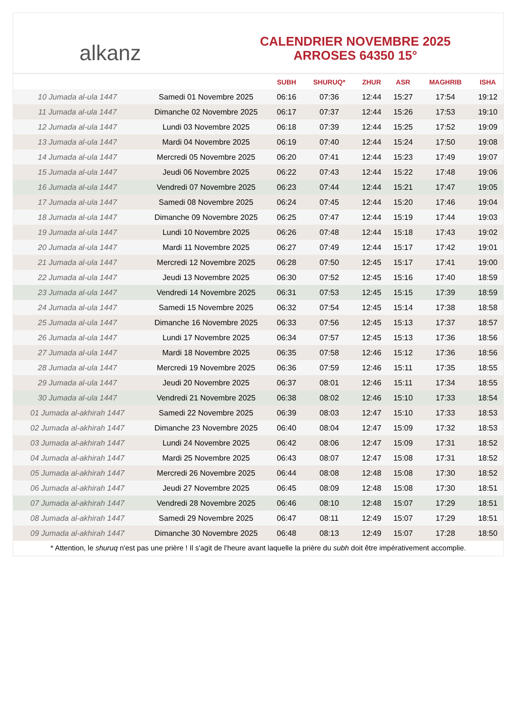alkanz
CALENDRIER NOVEMBRE 2025
ARROSES 64350 15°
| | | SUBH | SHURUQ* | ZHUR | ASR | MAGHRIB | ISHA |
| --- | --- | --- | --- | --- | --- | --- | --- |
| 10 Jumada al-ula 1447 | Samedi 01 Novembre 2025 | 06:16 | 07:36 | 12:44 | 15:27 | 17:54 | 19:12 |
| 11 Jumada al-ula 1447 | Dimanche 02 Novembre 2025 | 06:17 | 07:37 | 12:44 | 15:26 | 17:53 | 19:10 |
| 12 Jumada al-ula 1447 | Lundi 03 Novembre 2025 | 06:18 | 07:39 | 12:44 | 15:25 | 17:52 | 19:09 |
| 13 Jumada al-ula 1447 | Mardi 04 Novembre 2025 | 06:19 | 07:40 | 12:44 | 15:24 | 17:50 | 19:08 |
| 14 Jumada al-ula 1447 | Mercredi 05 Novembre 2025 | 06:20 | 07:41 | 12:44 | 15:23 | 17:49 | 19:07 |
| 15 Jumada al-ula 1447 | Jeudi 06 Novembre 2025 | 06:22 | 07:43 | 12:44 | 15:22 | 17:48 | 19:06 |
| 16 Jumada al-ula 1447 | Vendredi 07 Novembre 2025 | 06:23 | 07:44 | 12:44 | 15:21 | 17:47 | 19:05 |
| 17 Jumada al-ula 1447 | Samedi 08 Novembre 2025 | 06:24 | 07:45 | 12:44 | 15:20 | 17:46 | 19:04 |
| 18 Jumada al-ula 1447 | Dimanche 09 Novembre 2025 | 06:25 | 07:47 | 12:44 | 15:19 | 17:44 | 19:03 |
| 19 Jumada al-ula 1447 | Lundi 10 Novembre 2025 | 06:26 | 07:48 | 12:44 | 15:18 | 17:43 | 19:02 |
| 20 Jumada al-ula 1447 | Mardi 11 Novembre 2025 | 06:27 | 07:49 | 12:44 | 15:17 | 17:42 | 19:01 |
| 21 Jumada al-ula 1447 | Mercredi 12 Novembre 2025 | 06:28 | 07:50 | 12:45 | 15:17 | 17:41 | 19:00 |
| 22 Jumada al-ula 1447 | Jeudi 13 Novembre 2025 | 06:30 | 07:52 | 12:45 | 15:16 | 17:40 | 18:59 |
| 23 Jumada al-ula 1447 | Vendredi 14 Novembre 2025 | 06:31 | 07:53 | 12:45 | 15:15 | 17:39 | 18:59 |
| 24 Jumada al-ula 1447 | Samedi 15 Novembre 2025 | 06:32 | 07:54 | 12:45 | 15:14 | 17:38 | 18:58 |
| 25 Jumada al-ula 1447 | Dimanche 16 Novembre 2025 | 06:33 | 07:56 | 12:45 | 15:13 | 17:37 | 18:57 |
| 26 Jumada al-ula 1447 | Lundi 17 Novembre 2025 | 06:34 | 07:57 | 12:45 | 15:13 | 17:36 | 18:56 |
| 27 Jumada al-ula 1447 | Mardi 18 Novembre 2025 | 06:35 | 07:58 | 12:46 | 15:12 | 17:36 | 18:56 |
| 28 Jumada al-ula 1447 | Mercredi 19 Novembre 2025 | 06:36 | 07:59 | 12:46 | 15:11 | 17:35 | 18:55 |
| 29 Jumada al-ula 1447 | Jeudi 20 Novembre 2025 | 06:37 | 08:01 | 12:46 | 15:11 | 17:34 | 18:55 |
| 30 Jumada al-ula 1447 | Vendredi 21 Novembre 2025 | 06:38 | 08:02 | 12:46 | 15:10 | 17:33 | 18:54 |
| 01 Jumada al-akhirah 1447 | Samedi 22 Novembre 2025 | 06:39 | 08:03 | 12:47 | 15:10 | 17:33 | 18:53 |
| 02 Jumada al-akhirah 1447 | Dimanche 23 Novembre 2025 | 06:40 | 08:04 | 12:47 | 15:09 | 17:32 | 18:53 |
| 03 Jumada al-akhirah 1447 | Lundi 24 Novembre 2025 | 06:42 | 08:06 | 12:47 | 15:09 | 17:31 | 18:52 |
| 04 Jumada al-akhirah 1447 | Mardi 25 Novembre 2025 | 06:43 | 08:07 | 12:47 | 15:08 | 17:31 | 18:52 |
| 05 Jumada al-akhirah 1447 | Mercredi 26 Novembre 2025 | 06:44 | 08:08 | 12:48 | 15:08 | 17:30 | 18:52 |
| 06 Jumada al-akhirah 1447 | Jeudi 27 Novembre 2025 | 06:45 | 08:09 | 12:48 | 15:08 | 17:30 | 18:51 |
| 07 Jumada al-akhirah 1447 | Vendredi 28 Novembre 2025 | 06:46 | 08:10 | 12:48 | 15:07 | 17:29 | 18:51 |
| 08 Jumada al-akhirah 1447 | Samedi 29 Novembre 2025 | 06:47 | 08:11 | 12:49 | 15:07 | 17:29 | 18:51 |
| 09 Jumada al-akhirah 1447 | Dimanche 30 Novembre 2025 | 06:48 | 08:13 | 12:49 | 15:07 | 17:28 | 18:50 |
* Attention, le shuruq n'est pas une prière ! Il s'agit de l'heure avant laquelle la prière du subh doit être impérativement accomplie.